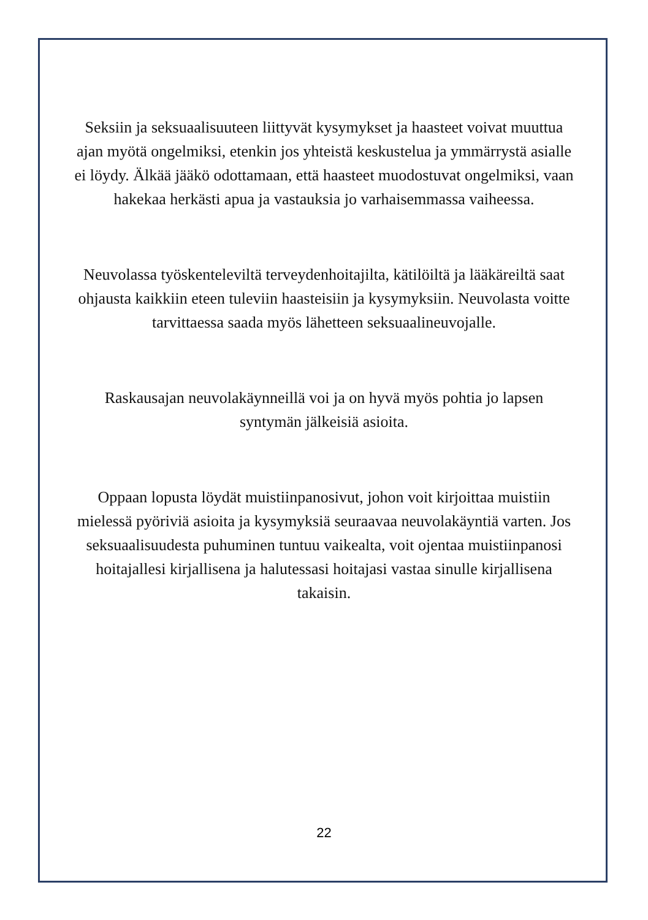Seksiin ja seksuaalisuuteen liittyvät kysymykset ja haasteet voivat muuttua ajan myötä ongelmiksi, etenkin jos yhteistä keskustelua ja ymmärrystä asialle ei löydy. Älkää jääkö odottamaan, että haasteet muodostuvat ongelmiksi, vaan hakekaa herkästi apua ja vastauksia jo varhaisemmassa vaiheessa.
Neuvolassa työskenteleviltä terveydenhoitajilta, kätilöiltä ja lääkäreiltä saat ohjausta kaikkiin eteen tuleviin haasteisiin ja kysymyksiin. Neuvolasta voitte tarvittaessa saada myös lähetteen seksuaalineuvojalle.
Raskausajan neuvolakäynneillä voi ja on hyvä myös pohtia jo lapsen syntymän jälkeisiä asioita.
Oppaan lopusta löydät muistiinpanosivut, johon voit kirjoittaa muistiin mielessä pyöriviä asioita ja kysymyksiä seuraavaa neuvolakäyntiä varten. Jos seksuaalisuudesta puhuminen tuntuu vaikealta, voit ojentaa muistiinpanosi hoitajallesi kirjallisena ja halutessasi hoitajasi vastaa sinulle kirjallisena takaisin.
22